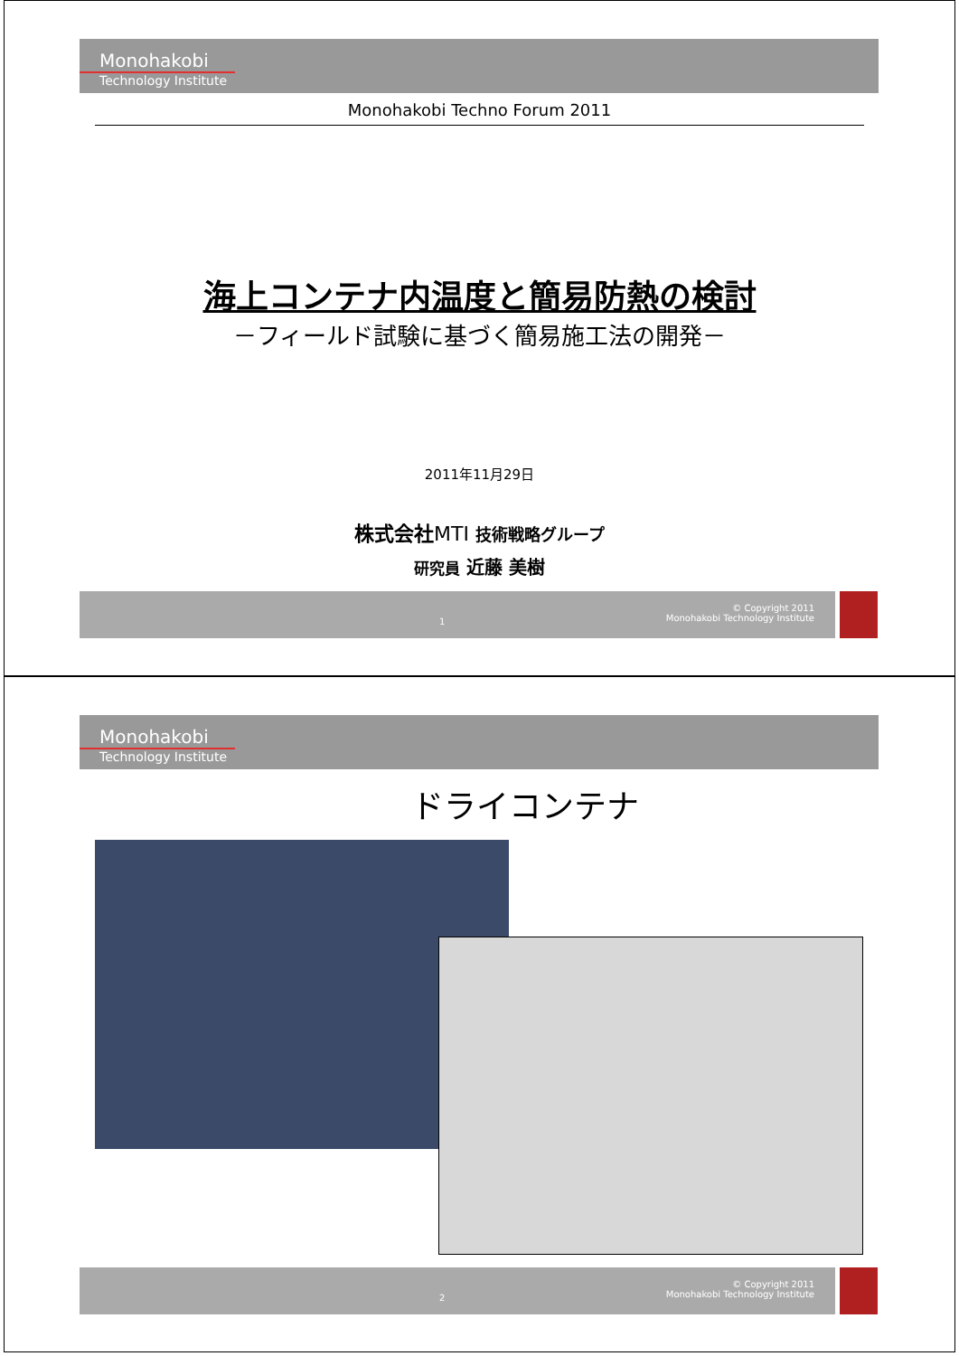Monohakobi
Technology Institute
Monohakobi Techno Forum 2011
海上コンテナ内温度と簡易防熱の検討
－フィールド試験に基づく簡易施工法の開発－
2011年11月29日
株式会社MTI 技術戦略グループ
研究員 近藤 美樹
1
© Copyright 2011
Monohakobi Technology Institute
Monohakobi
Technology Institute
ドライコンテナ
2
© Copyright 2011
Monohakobi Technology Institute